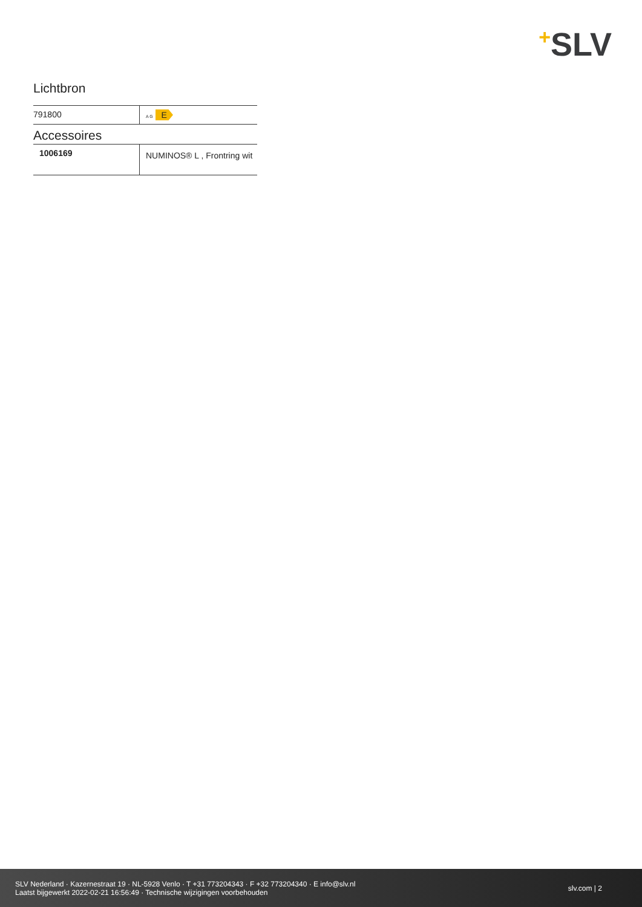+SLV
Lichtbron
| 791800 | A G E |
Accessoires
| 1006169 | NUMINOS® L , Frontring wit |
SLV Nederland · Kazernestraat 19 · NL-5928 Venlo · T +31 773204343 · F +32 773204340 · E info@slv.nl
Laatst bijgewerkt 2022-02-21 16:56:49 · Technische wijzigingen voorbehouden
slv.com | 2